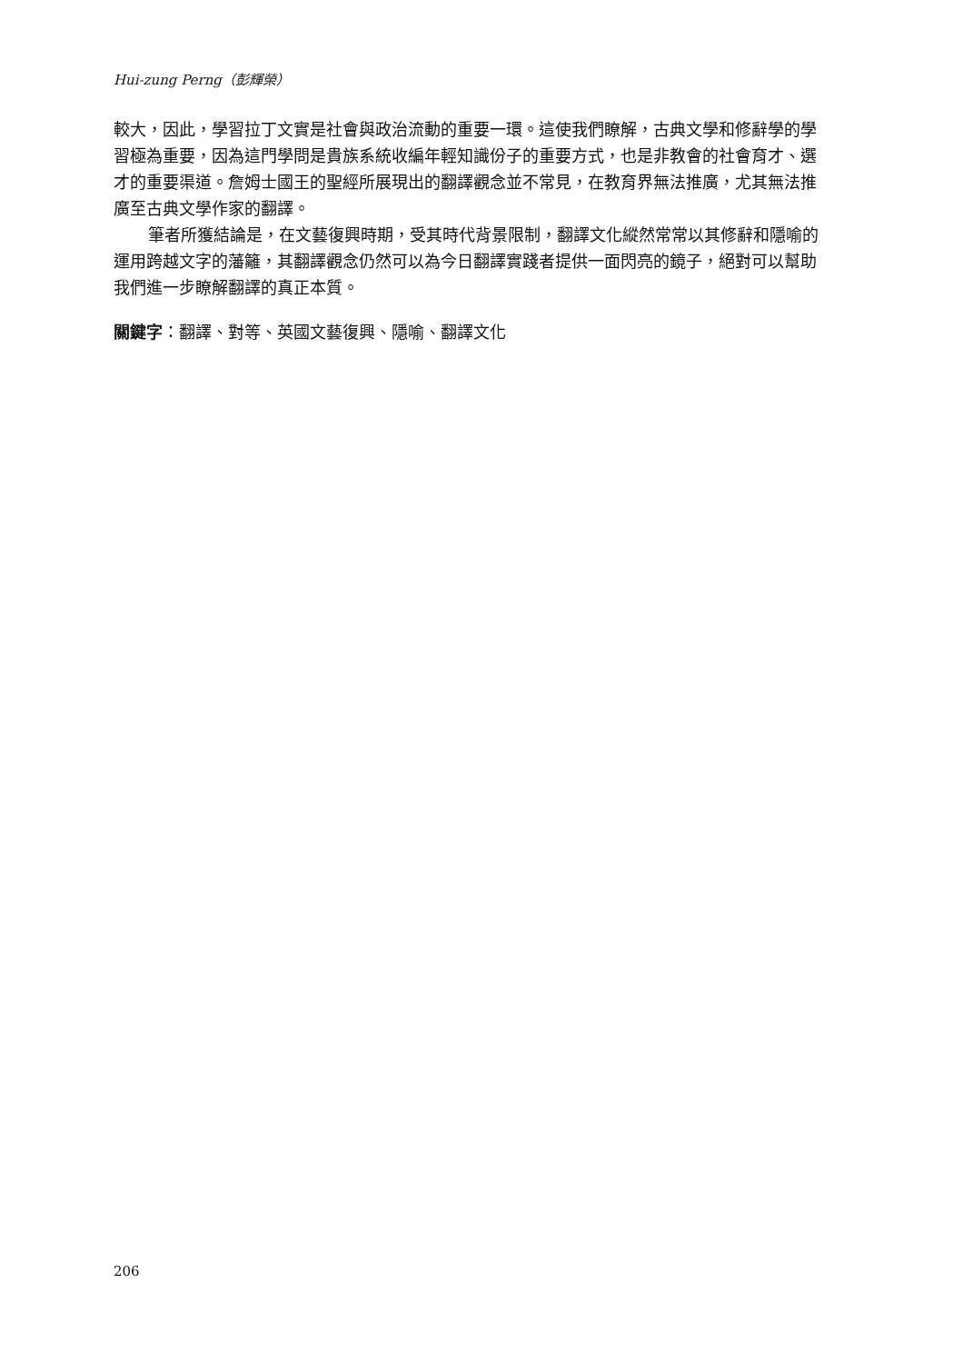Hui-zung Perng（彭輝榮）
較大，因此，學習拉丁文實是社會與政治流動的重要一環。這使我們瞭解，古典文學和修辭學的學習極為重要，因為這門學問是貴族系統收編年輕知識份子的重要方式，也是非教會的社會育才、選才的重要渠道。詹姆士國王的聖經所展現出的翻譯觀念並不常見，在教育界無法推廣，尤其無法推廣至古典文學作家的翻譯。
筆者所獲結論是，在文藝復興時期，受其時代背景限制，翻譯文化縱然常常以其修辭和隱喻的運用跨越文字的藩籬，其翻譯觀念仍然可以為今日翻譯實踐者提供一面閃亮的鏡子，絕對可以幫助我們進一步瞭解翻譯的真正本質。
關鍵字：翻譯、對等、英國文藝復興、隱喻、翻譯文化
206